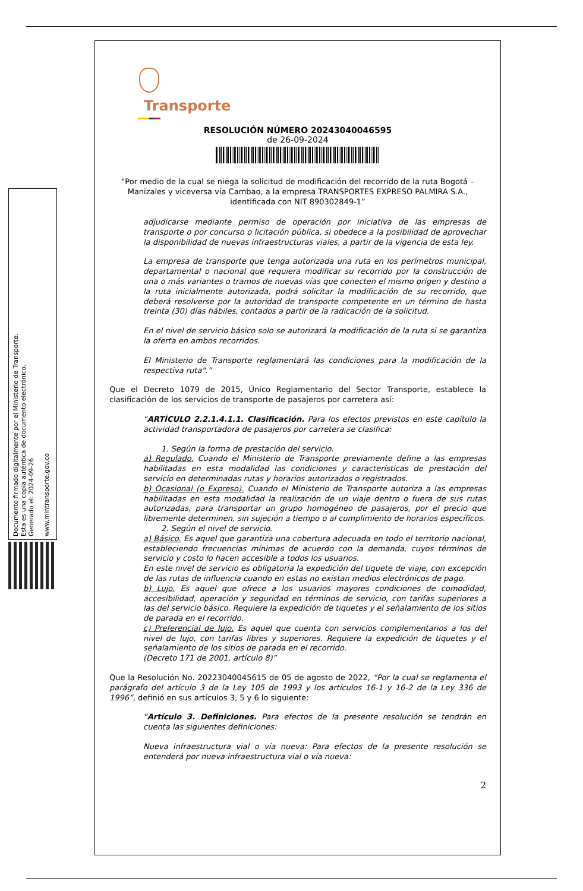Documento firmado digitalmente por el Ministerio de Transporte.
Esta es una copia auténtica de documento electrónico.
Generado el: 2024-09-26
www.mintransporte.gov.co
Transporte
RESOLUCIÓN NÚMERO 20243040046595
de 26-09-2024
"Por medio de la cual se niega la solicitud de modificación del recorrido de la ruta Bogotá – Manizales y viceversa vía Cambao, a la empresa TRANSPORTES EXPRESO PALMIRA S.A., identificada con NIT 890302849-1”
adjudicarse mediante permiso de operación por iniciativa de las empresas de transporte o por concurso o licitación pública, si obedece a la posibilidad de aprovechar la disponibilidad de nuevas infraestructuras viales, a partir de la vigencia de esta ley.
La empresa de transporte que tenga autorizada una ruta en los perímetros municipal, departamental o nacional que requiera modificar su recorrido por la construcción de una o más variantes o tramos de nuevas vías que conecten el mismo origen y destino a la ruta inicialmente autorizada, podrá solicitar la modificación de su recorrido, que deberá resolverse por la autoridad de transporte competente en un término de hasta treinta (30) días hábiles, contados a partir de la radicación de la solicitud.
En el nivel de servicio básico solo se autorizará la modificación de la ruta si se garantiza la oferta en ambos recorridos.
El Ministerio de Transporte reglamentará las condiciones para la modificación de la respectiva ruta".”
Que el Decreto 1079 de 2015, Único Reglamentario del Sector Transporte, establece la clasificación de los servicios de transporte de pasajeros por carretera así:
“ARTÍCULO 2.2.1.4.1.1. Clasificación. Para los efectos previstos en este capítulo la actividad transportadora de pasajeros por carretera se clasifica:
1. Según la forma de prestación del servicio.
a) Regulado. Cuando el Ministerio de Transporte previamente define a las empresas habilitadas en esta modalidad las condiciones y características de prestación del servicio en determinadas rutas y horarios autorizados o registrados.
b) Ocasional (o Expreso). Cuando el Ministerio de Transporte autoriza a las empresas habilitadas en esta modalidad la realización de un viaje dentro o fuera de sus rutas autorizadas, para transportar un grupo homogéneo de pasajeros, por el precio que libremente determinen, sin sujeción a tiempo o al cumplimiento de horarios específicos.
2. Según el nivel de servicio.
a) Básico. Es aquel que garantiza una cobertura adecuada en todo el territorio nacional, estableciendo frecuencias mínimas de acuerdo con la demanda, cuyos términos de servicio y costo lo hacen accesible a todos los usuarios.
En este nivel de servicio es obligatoria la expedición del tiquete de viaje, con excepción de las rutas de influencia cuando en estas no existan medios electrónicos de pago.
b) Lujo. Es aquel que ofrece a los usuarios mayores condiciones de comodidad, accesibilidad, operación y seguridad en términos de servicio, con tarifas superiores a las del servicio básico. Requiere la expedición de tiquetes y el señalamiento de los sitios de parada en el recorrido.
c) Preferencial de lujo. Es aquel que cuenta con servicios complementarios a los del nivel de lujo, con tarifas libres y superiores. Requiere la expedición de tiquetes y el señalamiento de los sitios de parada en el recorrido.
(Decreto 171 de 2001, artículo 8)”
Que la Resolución No. 20223040045615 de 05 de agosto de 2022, “Por la cual se reglamenta el parágrafo del artículo 3 de la Ley 105 de 1993 y los artículos 16-1 y 16-2 de la Ley 336 de 1996”, definió en sus artículos 3, 5 y 6 lo siguiente:
“Artículo 3. Definiciones. Para efectos de la presente resolución se tendrán en cuenta las siguientes definiciones:
Nueva infraestructura vial o vía nueva: Para efectos de la presente resolución se entenderá por nueva infraestructura vial o vía nueva:
2